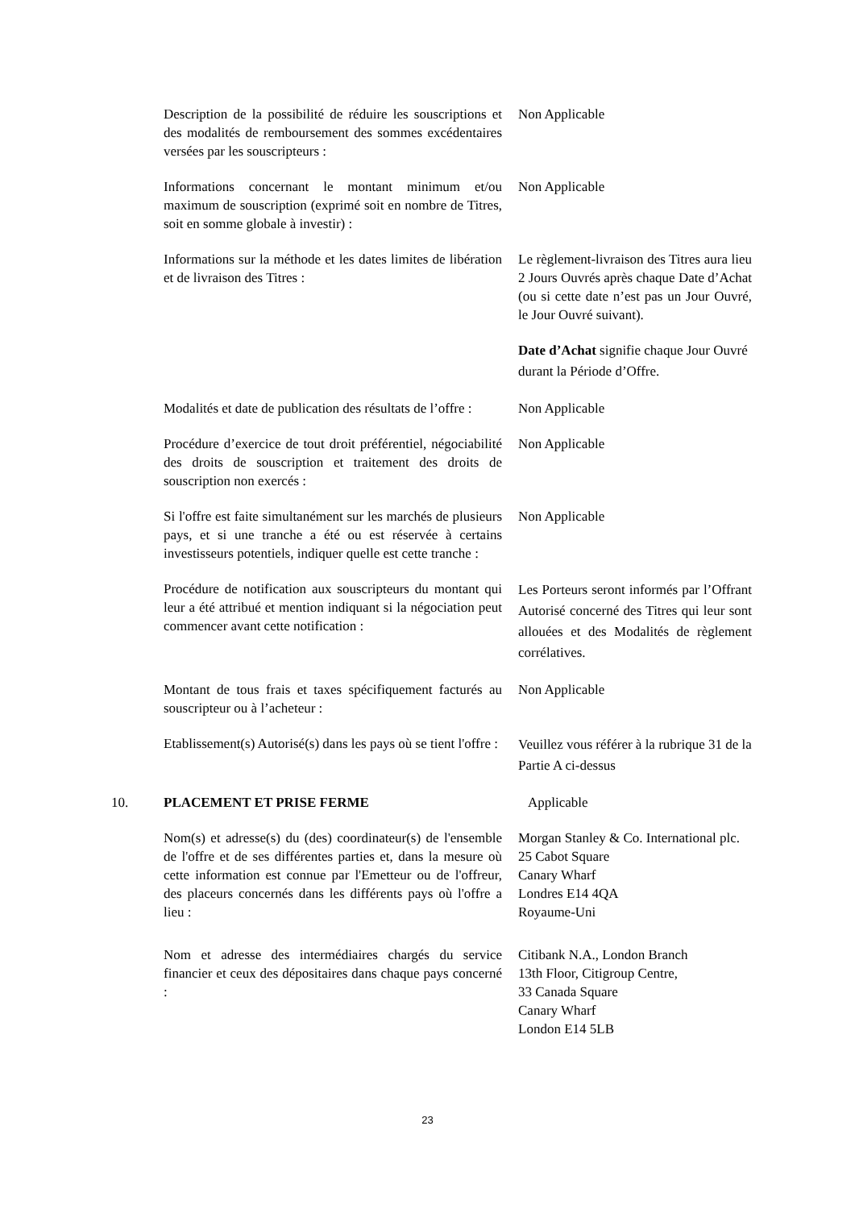Description de la possibilité de réduire les souscriptions et des modalités de remboursement des sommes excédentaires versées par les souscripteurs :
Non Applicable
Informations concernant le montant minimum et/ou maximum de souscription (exprimé soit en nombre de Titres, soit en somme globale à investir) :
Non Applicable
Informations sur la méthode et les dates limites de libération et de livraison des Titres :
Le règlement-livraison des Titres aura lieu 2 Jours Ouvrés après chaque Date d’Achat (ou si cette date n’est pas un Jour Ouvré, le Jour Ouvré suivant).
Date d’Achat signifie chaque Jour Ouvré durant la Période d’Offre.
Modalités et date de publication des résultats de l’offre :
Non Applicable
Procédure d’exercice de tout droit préférentiel, négociabilité des droits de souscription et traitement des droits de souscription non exercés :
Non Applicable
Si l'offre est faite simultanément sur les marchés de plusieurs pays, et si une tranche a été ou est réservée à certains investisseurs potentiels, indiquer quelle est cette tranche :
Non Applicable
Procédure de notification aux souscripteurs du montant qui leur a été attribué et mention indiquant si la négociation peut commencer avant cette notification :
Les Porteurs seront informés par l’Offrant Autorisé concerné des Titres qui leur sont allouées et des Modalités de règlement corrélatives.
Montant de tous frais et taxes spécifiquement facturés au souscripteur ou à l’acheteur :
Non Applicable
Etablissement(s) Autorisé(s) dans les pays où se tient l'offre :
Veuillez vous référer à la rubrique 31 de la Partie A ci-dessus
10. PLACEMENT ET PRISE FERME Applicable
Nom(s) et adresse(s) du (des) coordinateur(s) de l'ensemble de l'offre et de ses différentes parties et, dans la mesure où cette information est connue par l'Emetteur ou de l'offreur, des placeurs concernés dans les différents pays où l'offre a lieu :
Morgan Stanley & Co. International plc.
25 Cabot Square
Canary Wharf
Londres E14 4QA
Royaume-Uni
Nom et adresse des intermédiaires chargés du service financier et ceux des dépositaires dans chaque pays concerné :
Citibank N.A., London Branch
13th Floor, Citigroup Centre,
33 Canada Square
Canary Wharf
London E14 5LB
23